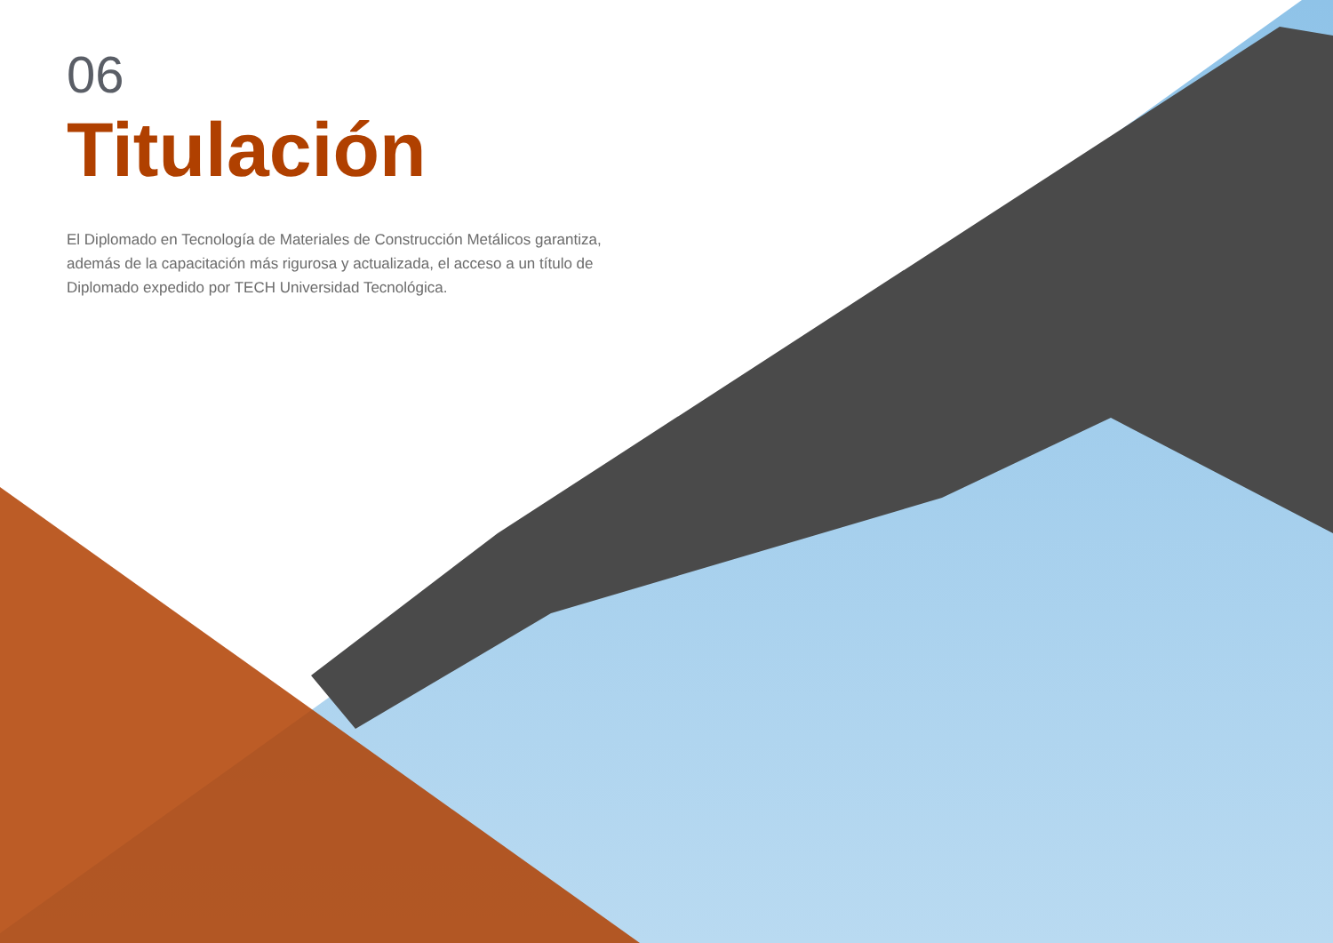06
Titulación
El Diplomado en Tecnología de Materiales de Construcción Metálicos garantiza, además de la capacitación más rigurosa y actualizada, el acceso a un título de Diplomado expedido por TECH Universidad Tecnológica.